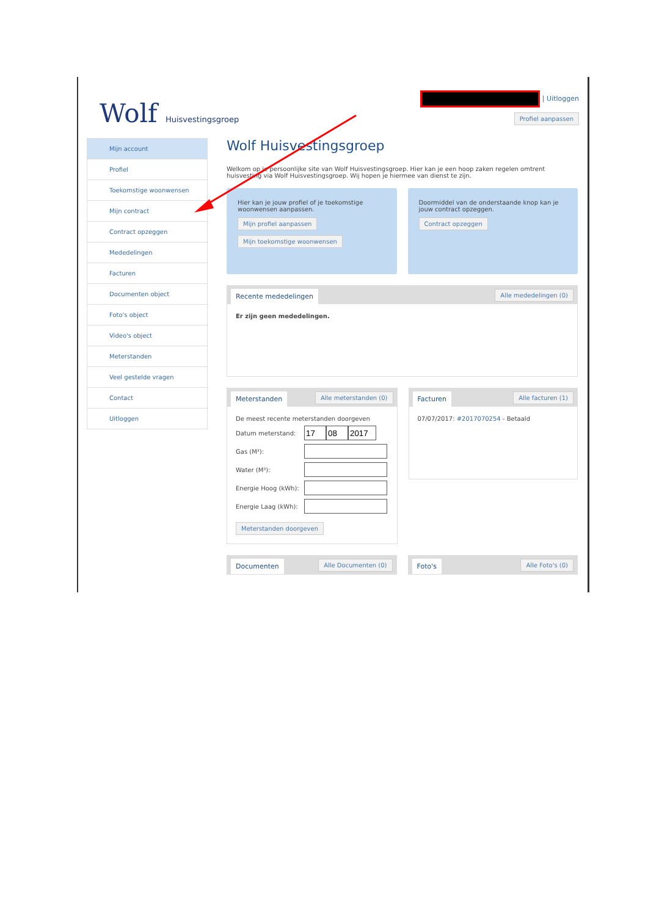Wolf Huisvestingsgroep
| Uitloggen
Profiel aanpassen
Mijn account
Profiel
Toekomstige woonwensen
Mijn contract
Contract opzeggen
Mededelingen
Facturen
Documenten object
Foto's object
Video's object
Meterstanden
Veel gestelde vragen
Contact
Uitloggen
Wolf Huisvestingsgroep
Welkom op je persoonlijke site van Wolf Huisvestingsgroep. Hier kan je een hoop zaken regelen omtrent huisvesting via Wolf Huisvestingsgroep. Wij hopen je hiermee van dienst te zijn.
Hier kan je jouw profiel of je toekomstige woonwensen aanpassen.
Mijn profiel aanpassen
Mijn toekomstige woonwensen
Doormiddel van de onderstaande knop kan je jouw contract opzeggen.
Contract opzeggen
Recente mededelingen Alle mededelingen (0)
Er zijn geen mededelingen.
Meterstanden Alle meterstanden (0)
De meest recente meterstanden doorgeven
Datum meterstand:
Gas (M³):
Water (M³):
Energie Hoog (kWh):
Energie Laag (kWh):
Meterstanden doorgeven
Facturen Alle facturen (1)
07/07/2017: #2017070254 - Betaald
Documenten Alle Documenten (0)
Foto's Alle Foto's (0)